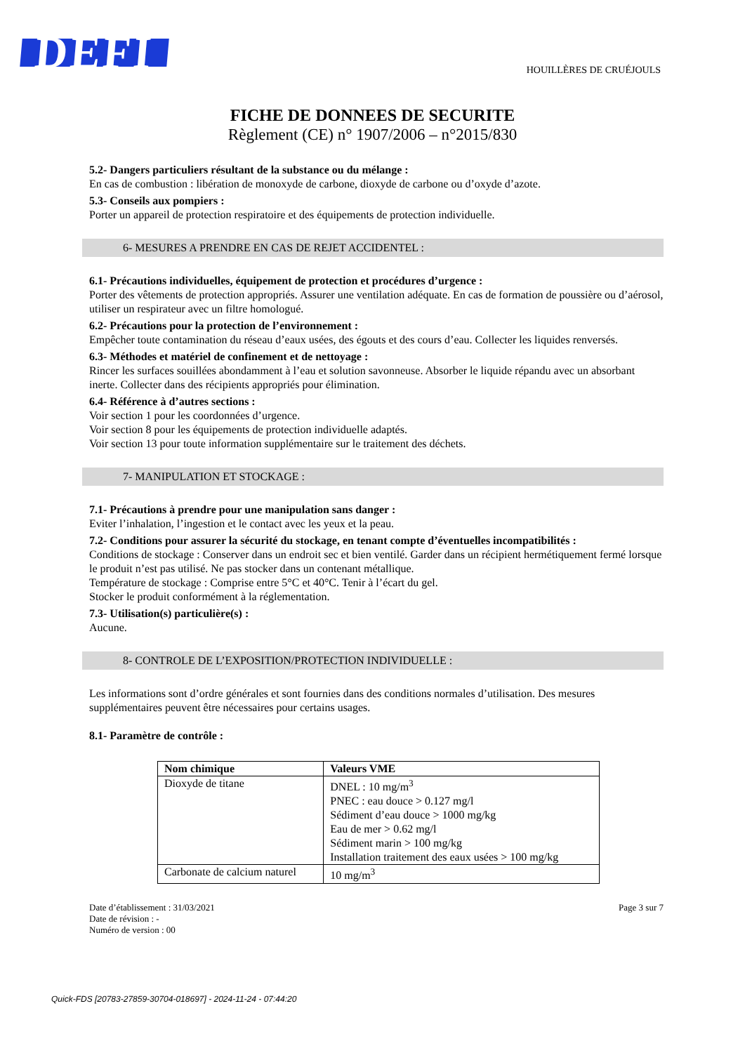DEFI
HOUILLÈRES DE CRUÉJOULS
FICHE DE DONNEES DE SECURITE
Règlement (CE) n° 1907/2006 – n°2015/830
5.2- Dangers particuliers résultant de la substance ou du mélange :
En cas de combustion : libération de monoxyde de carbone, dioxyde de carbone ou d’oxyde d’azote.
5.3- Conseils aux pompiers :
Porter un appareil de protection respiratoire et des équipements de protection individuelle.
6- MESURES A PRENDRE EN CAS DE REJET ACCIDENTEL :
6.1- Précautions individuelles, équipement de protection et procédures d’urgence :
Porter des vêtements de protection appropriés. Assurer une ventilation adéquate. En cas de formation de poussière ou d’aérosol, utiliser un respirateur avec un filtre homologué.
6.2- Précautions pour la protection de l’environnement :
Empêcher toute contamination du réseau d’eaux usées, des égouts et des cours d’eau. Collecter les liquides renversés.
6.3- Méthodes et matériel de confinement et de nettoyage :
Rincer les surfaces souillées abondamment à l’eau et solution savonneuse. Absorber le liquide répandu avec un absorbant inerte. Collecter dans des récipients appropriés pour élimination.
6.4- Référence à d’autres sections :
Voir section 1 pour les coordonnées d’urgence.
Voir section 8 pour les équipements de protection individuelle adaptés.
Voir section 13 pour toute information supplémentaire sur le traitement des déchets.
7- MANIPULATION ET STOCKAGE :
7.1- Précautions à prendre pour une manipulation sans danger :
Eviter l’inhalation, l’ingestion et le contact avec les yeux et la peau.
7.2- Conditions pour assurer la sécurité du stockage, en tenant compte d’éventuelles incompatibilités :
Conditions de stockage : Conserver dans un endroit sec et bien ventilé. Garder dans un récipient hermétiquement fermé lorsque le produit n’est pas utilisé. Ne pas stocker dans un contenant métallique.
Température de stockage : Comprise entre 5°C et 40°C. Tenir à l’écart du gel.
Stocker le produit conformément à la réglementation.
7.3- Utilisation(s) particulière(s) :
Aucune.
8- CONTROLE DE L’EXPOSITION/PROTECTION INDIVIDUELLE :
Les informations sont d’ordre générales et sont fournies dans des conditions normales d’utilisation. Des mesures supplémentaires peuvent être nécessaires pour certains usages.
8.1- Paramètre de contrôle :
| Nom chimique | Valeurs VME |
| --- | --- |
| Dioxyde de titane | DNEL : 10 mg/m<sup>3</sup> PNEC : eau douce > 0.127 mg/l Sédiment d’eau douce > 1000 mg/kg Eau de mer > 0.62 mg/l Sédiment marin > 100 mg/kg Installation traitement des eaux usées > 100 mg/kg |
| Carbonate de calcium naturel | 10 mg/m<sup>3</sup> |
Date d’établissement : 31/03/2021
Date de révision : -
Numéro de version : 00
Page 3 sur 7
Quick-FDS [20783-27859-30704-018697] - 2024-11-24 - 07:44:20